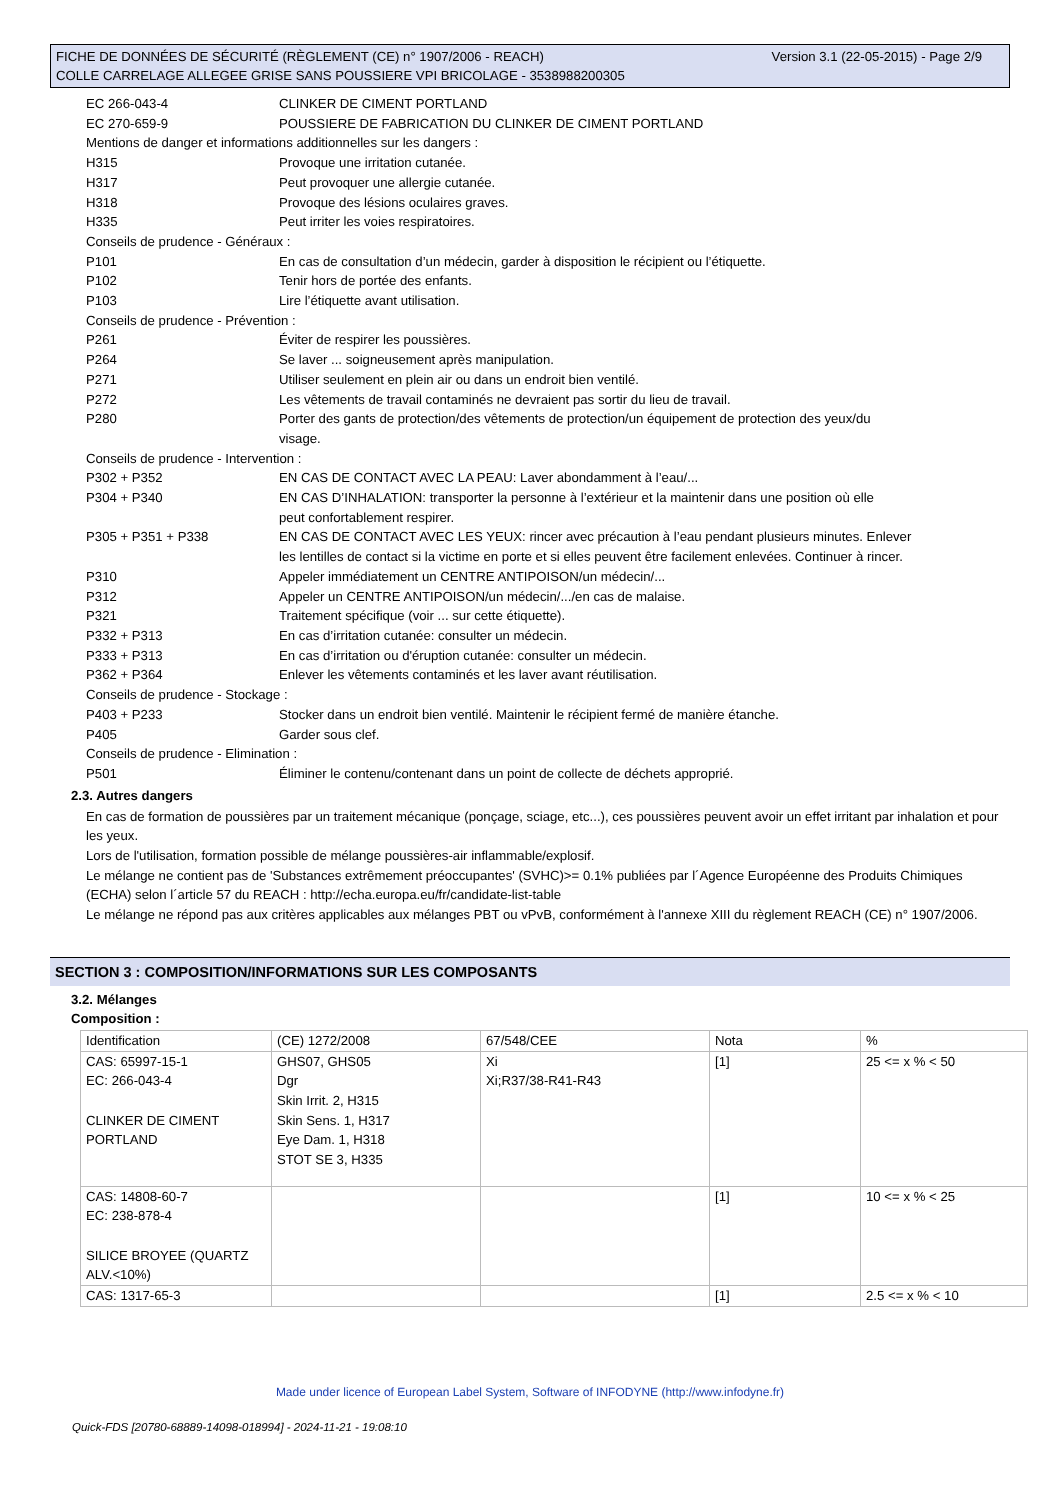FICHE DE DONNÉES DE SÉCURITÉ (RÈGLEMENT (CE) n° 1907/2006 - REACH)
COLLE CARRELAGE ALLEGEE GRISE SANS POUSSIERE VPI BRICOLAGE - 3538988200305
Version 3.1 (22-05-2015) - Page 2/9
EC 266-043-4 CLINKER DE CIMENT PORTLAND
EC 270-659-9 POUSSIERE DE FABRICATION DU CLINKER DE CIMENT PORTLAND
Mentions de danger et informations additionnelles sur les dangers :
H315 Provoque une irritation cutanée.
H317 Peut provoquer une allergie cutanée.
H318 Provoque des lésions oculaires graves.
H335 Peut irriter les voies respiratoires.
Conseils de prudence - Généraux :
P101 En cas de consultation d’un médecin, garder à disposition le récipient ou l’étiquette.
P102 Tenir hors de portée des enfants.
P103 Lire l’étiquette avant utilisation.
Conseils de prudence - Prévention :
P261 Éviter de respirer les poussières.
P264 Se laver ... soigneusement après manipulation.
P271 Utiliser seulement en plein air ou dans un endroit bien ventilé.
P272 Les vêtements de travail contaminés ne devraient pas sortir du lieu de travail.
P280 Porter des gants de protection/des vêtements de protection/un équipement de protection des yeux/du visage.
Conseils de prudence - Intervention :
P302 + P352 EN CAS DE CONTACT AVEC LA PEAU: Laver abondamment à l’eau/...
P304 + P340 EN CAS D’INHALATION: transporter la personne à l’extérieur et la maintenir dans une position où elle peut confortablement respirer.
P305 + P351 + P338 EN CAS DE CONTACT AVEC LES YEUX: rincer avec précaution à l’eau pendant plusieurs minutes. Enlever les lentilles de contact si la victime en porte et si elles peuvent être facilement enlevées. Continuer à rincer.
P310 Appeler immédiatement un CENTRE ANTIPOISON/un médecin/...
P312 Appeler un CENTRE ANTIPOISON/un médecin/.../en cas de malaise.
P321 Traitement spécifique (voir ... sur cette étiquette).
P332 + P313 En cas d’irritation cutanée: consulter un médecin.
P333 + P313 En cas d’irritation ou d'éruption cutanée: consulter un médecin.
P362 + P364 Enlever les vêtements contaminés et les laver avant réutilisation.
Conseils de prudence - Stockage :
P403 + P233 Stocker dans un endroit bien ventilé. Maintenir le récipient fermé de manière étanche.
P405 Garder sous clef.
Conseils de prudence - Elimination :
P501 Éliminer le contenu/contenant dans un point de collecte de déchets approprié.
2.3. Autres dangers
En cas de formation de poussières par un traitement mécanique (ponçage, sciage, etc...), ces poussières peuvent avoir un effet irritant par inhalation et pour les yeux.
Lors de l'utilisation, formation possible de mélange poussières-air inflammable/explosif.
Le mélange ne contient pas de 'Substances extrêmement préoccupantes' (SVHC)>= 0.1% publiées par l´Agence Européenne des Produits Chimiques (ECHA) selon l´article 57 du REACH : http://echa.europa.eu/fr/candidate-list-table
Le mélange ne répond pas aux critères applicables aux mélanges PBT ou vPvB, conformément à l'annexe XIII du règlement REACH (CE) n° 1907/2006.
SECTION 3 : COMPOSITION/INFORMATIONS SUR LES COMPOSANTS
3.2. Mélanges
Composition :
| Identification | (CE) 1272/2008 | 67/548/CEE | Nota | % |
| CAS: 65997-15-1 EC: 266-043-4 CLINKER DE CIMENT PORTLAND | GHS07, GHS05 Dgr Skin Irrit. 2, H315 Skin Sens. 1, H317 Eye Dam. 1, H318 STOT SE 3, H335 | Xi Xi;R37/38-R41-R43 | [1] | 25 <= x % < 50 |
| CAS: 14808-60-7 EC: 238-878-4 SILICE BROYEE (QUARTZ ALV.<10%) | | | [1] | 10 <= x % < 25 |
| CAS: 1317-65-3 | | | [1] | 2.5 <= x % < 10 |
Made under licence of European Label System, Software of INFODYNE (http://www.infodyne.fr)
Quick-FDS [20780-68889-14098-018994] - 2024-11-21 - 19:08:10